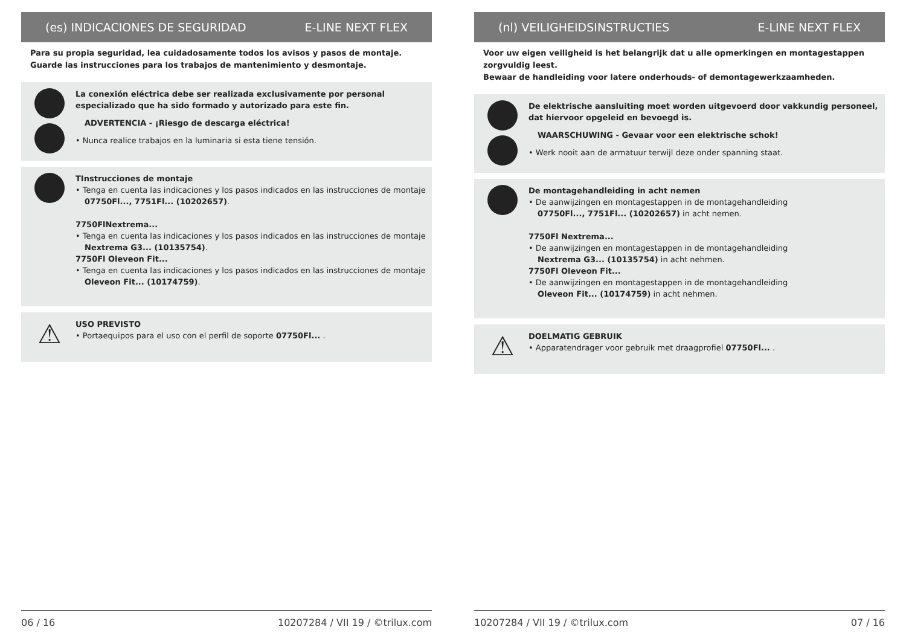(es) INDICACIONES DE SEGURIDAD E-LINE NEXT FLEX
Para su propia seguridad, lea cuidadosamente todos los avisos y pasos de montaje.
Guarde las instrucciones para los trabajos de mantenimiento y desmontaje.
La conexión eléctrica debe ser realizada exclusivamente por personal especializado que ha sido formado y autorizado para este fin.
ADVERTENCIA - ¡Riesgo de descarga eléctrica!
• Nunca realice trabajos en la luminaria si esta tiene tensión.
TInstrucciones de montaje
• Tenga en cuenta las indicaciones y los pasos indicados en las instrucciones de montaje
07750Fl..., 7751Fl... (10202657).
7750FlNextrema...
• Tenga en cuenta las indicaciones y los pasos indicados en las instrucciones de montaje
Nextrema G3... (10135754).
7750Fl Oleveon Fit...
• Tenga en cuenta las indicaciones y los pasos indicados en las instrucciones de montaje
Oleveon Fit... (10174759).
⚠
USO PREVISTO
• Portaequipos para el uso con el perfil de soporte 07750Fl... .
06 / 16 10207284 / VII 19 / ©trilux.com
(nl) VEILIGHEIDSINSTRUCTIES E-LINE NEXT FLEX
Voor uw eigen veiligheid is het belangrijk dat u alle opmerkingen en montagestappen zorgvuldig leest.
Bewaar de handleiding voor latere onderhouds- of demontagewerkzaamheden.
De elektrische aansluiting moet worden uitgevoerd door vakkundig personeel, dat hiervoor opgeleid en bevoegd is.
WAARSCHUWING - Gevaar voor een elektrische schok!
• Werk nooit aan de armatuur terwijl deze onder spanning staat.
De montagehandleiding in acht nemen
• De aanwijzingen en montagestappen in de montagehandleiding
07750Fl..., 7751Fl... (10202657) in acht nemen.
7750Fl Nextrema...
• De aanwijzingen en montagestappen in de montagehandleiding
Nextrema G3... (10135754) in acht nehmen.
7750Fl Oleveon Fit...
• De aanwijzingen en montagestappen in de montagehandleiding
Oleveon Fit... (10174759) in acht nehmen.
⚠
DOELMATIG GEBRUIK
• Apparatendrager voor gebruik met draagprofiel 07750Fl... .
10207284 / VII 19 / ©trilux.com 07 / 16